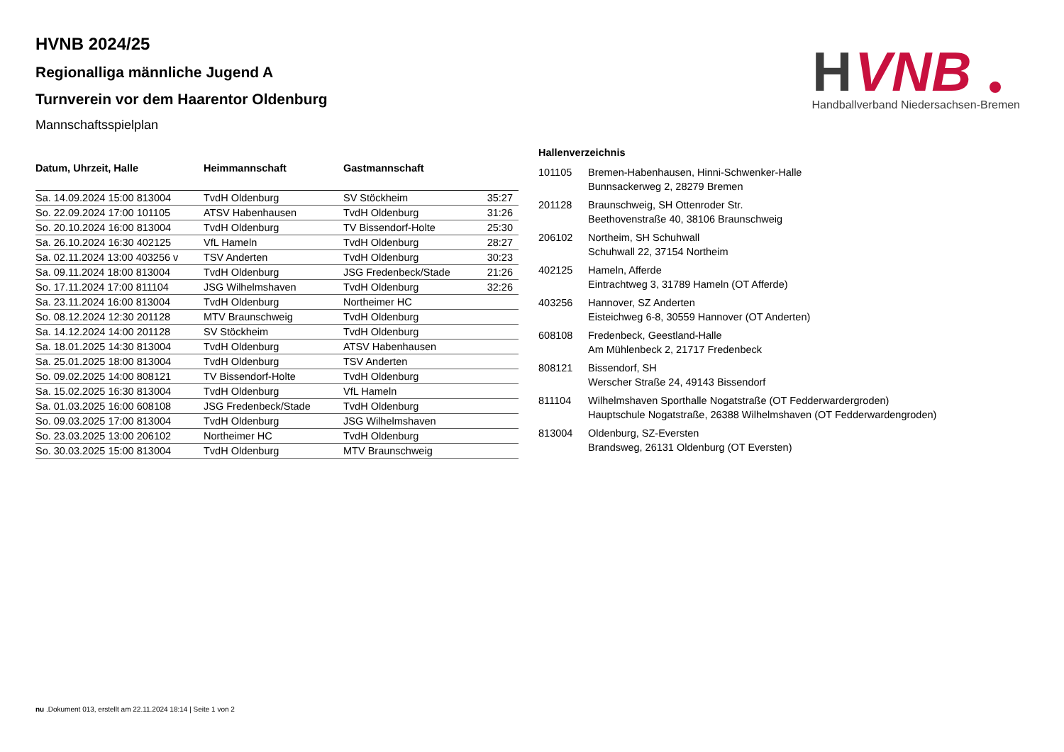H
VNB
Handballverband Niedersachsen-Bremen
HVNB 2024/25
Regionalliga männliche Jugend A
Turnverein vor dem Haarentor Oldenburg
Mannschaftsspielplan
| Datum, Uhrzeit, Halle | Heimmannschaft | Gastmannschaft | |
| --- | --- | --- | --- |
| Sa. 14.09.2024 15:00 813004 | TvdH Oldenburg | SV Stöckheim | 35:27 |
| So. 22.09.2024 17:00 101105 | ATSV Habenhausen | TvdH Oldenburg | 31:26 |
| So. 20.10.2024 16:00 813004 | TvdH Oldenburg | TV Bissendorf-Holte | 25:30 |
| Sa. 26.10.2024 16:30 402125 | VfL Hameln | TvdH Oldenburg | 28:27 |
| Sa. 02.11.2024 13:00 403256 v | TSV Anderten | TvdH Oldenburg | 30:23 |
| Sa. 09.11.2024 18:00 813004 | TvdH Oldenburg | JSG Fredenbeck/Stade | 21:26 |
| So. 17.11.2024 17:00 811104 | JSG Wilhelmshaven | TvdH Oldenburg | 32:26 |
| Sa. 23.11.2024 16:00 813004 | TvdH Oldenburg | Northeimer HC | |
| So. 08.12.2024 12:30 201128 | MTV Braunschweig | TvdH Oldenburg | |
| Sa. 14.12.2024 14:00 201128 | SV Stöckheim | TvdH Oldenburg | |
| Sa. 18.01.2025 14:30 813004 | TvdH Oldenburg | ATSV Habenhausen | |
| Sa. 25.01.2025 18:00 813004 | TvdH Oldenburg | TSV Anderten | |
| So. 09.02.2025 14:00 808121 | TV Bissendorf-Holte | TvdH Oldenburg | |
| Sa. 15.02.2025 16:30 813004 | TvdH Oldenburg | VfL Hameln | |
| Sa. 01.03.2025 16:00 608108 | JSG Fredenbeck/Stade | TvdH Oldenburg | |
| So. 09.03.2025 17:00 813004 | TvdH Oldenburg | JSG Wilhelmshaven | |
| So. 23.03.2025 13:00 206102 | Northeimer HC | TvdH Oldenburg | |
| So. 30.03.2025 15:00 813004 | TvdH Oldenburg | MTV Braunschweig | |
Hallenverzeichnis
| 101105 | Bremen-Habenhausen, Hinni-Schwenker-Halle Bunnsackerweg 2, 28279 Bremen |
| 201128 | Braunschweig, SH Ottenroder Str. Beethovenstraße 40, 38106 Braunschweig |
| 206102 | Northeim, SH Schuhwall Schuhwall 22, 37154 Northeim |
| 402125 | Hameln, Afferde Eintrachtweg 3, 31789 Hameln (OT Afferde) |
| 403256 | Hannover, SZ Anderten Eisteichweg 6-8, 30559 Hannover (OT Anderten) |
| 608108 | Fredenbeck, Geestland-Halle Am Mühlenbeck 2, 21717 Fredenbeck |
| 808121 | Bissendorf, SH Werscher Straße 24, 49143 Bissendorf |
| 811104 | Wilhelmshaven Sporthalle Nogatstraße (OT Fedderwardergroden) Hauptschule Nogatstraße, 26388 Wilhelmshaven (OT Fedderwardengroden) |
| 813004 | Oldenburg, SZ-Eversten Brandsweg, 26131 Oldenburg (OT Eversten) |
nu .Dokument 013, erstellt am 22.11.2024 18:14 | Seite 1 von 2